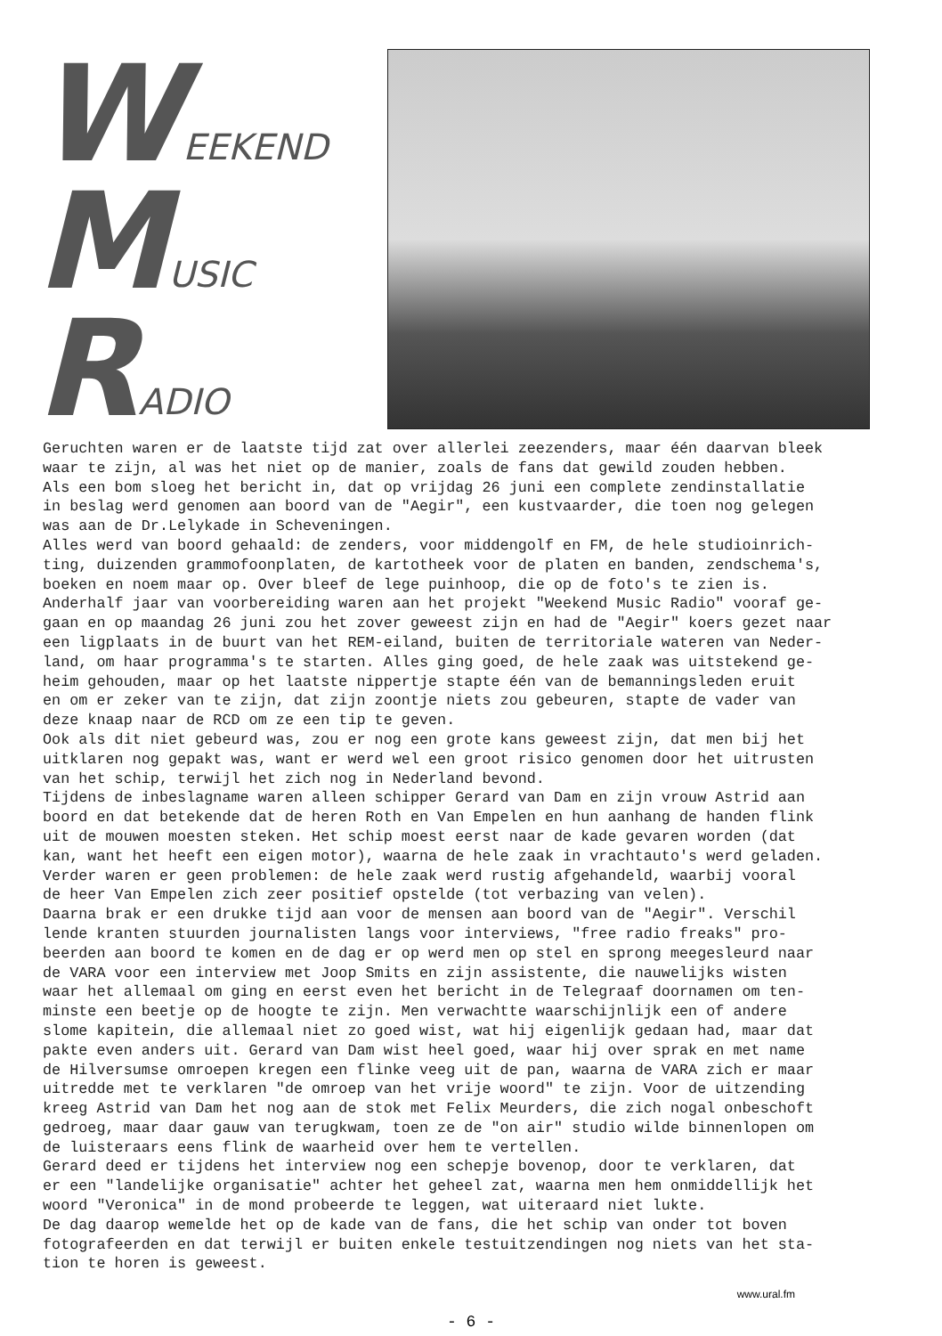W EEKEND
M USIC
R ADIO
Geruchten waren er de laatste tijd zat over allerlei zeezenders, maar één daarvan bleek waar te zijn, al was het niet op de manier, zoals de fans dat gewild zouden hebben. Als een bom sloeg het bericht in, dat op vrijdag 26 juni een complete zendinstallatie in beslag werd genomen aan boord van de "Aegir", een kustvaarder, die toen nog gelegen was aan de Dr.Lelykade in Scheveningen. Alles werd van boord gehaald: de zenders, voor middengolf en FM, de hele studioinrich- ting, duizenden grammofoonplaten, de kartotheek voor de platen en banden, zendschema's, boeken en noem maar op. Over bleef de lege puinhoop, die op de foto's te zien is. Anderhalf jaar van voorbereiding waren aan het projekt "Weekend Music Radio" vooraf ge- gaan en op maandag 26 juni zou het zover geweest zijn en had de "Aegir" koers gezet naar een ligplaats in de buurt van het REM-eiland, buiten de territoriale wateren van Neder- land, om haar programma's te starten. Alles ging goed, de hele zaak was uitstekend ge- heim gehouden, maar op het laatste nippertje stapte één van de bemanningsleden eruit en om er zeker van te zijn, dat zijn zoontje niets zou gebeuren, stapte de vader van deze knaap naar de RCD om ze een tip te geven. Ook als dit niet gebeurd was, zou er nog een grote kans geweest zijn, dat men bij het uitklaren nog gepakt was, want er werd wel een groot risico genomen door het uitrusten van het schip, terwijl het zich nog in Nederland bevond. Tijdens de inbeslagname waren alleen schipper Gerard van Dam en zijn vrouw Astrid aan boord en dat betekende dat de heren Roth en Van Empelen en hun aanhang de handen flink uit de mouwen moesten steken. Het schip moest eerst naar de kade gevaren worden (dat kan, want het heeft een eigen motor), waarna de hele zaak in vrachtauto's werd geladen. Verder waren er geen problemen: de hele zaak werd rustig afgehandeld, waarbij vooral de heer Van Empelen zich zeer positief opstelde (tot verbazing van velen). Daarna brak er een drukke tijd aan voor de mensen aan boord van de "Aegir". Verschil lende kranten stuurden journalisten langs voor interviews, "free radio freaks" pro- beerden aan boord te komen en de dag er op werd men op stel en sprong meegesleurd naar de VARA voor een interview met Joop Smits en zijn assistente, die nauwelijks wisten waar het allemaal om ging en eerst even het bericht in de Telegraaf doornamen om ten- minste een beetje op de hoogte te zijn. Men verwachtte waarschijnlijk een of andere slome kapitein, die allemaal niet zo goed wist, wat hij eigenlijk gedaan had, maar dat pakte even anders uit. Gerard van Dam wist heel goed, waar hij over sprak en met name de Hilversumse omroepen kregen een flinke veeg uit de pan, waarna de VARA zich er maar uitredde met te verklaren "de omroep van het vrije woord" te zijn. Voor de uitzending kreeg Astrid van Dam het nog aan de stok met Felix Meurders, die zich nogal onbeschoft gedroeg, maar daar gauw van terugkwam, toen ze de "on air" studio wilde binnenlopen om de luisteraars eens flink de waarheid over hem te vertellen. Gerard deed er tijdens het interview nog een schepje bovenop, door te verklaren, dat er een "landelijke organisatie" achter het geheel zat, waarna men hem onmiddellijk het woord "Veronica" in de mond probeerde te leggen, wat uiteraard niet lukte. De dag daarop wemelde het op de kade van de fans, die het schip van onder tot boven fotografeerden en dat terwijl er buiten enkele testuitzendingen nog niets van het sta- tion te horen is geweest.
www.ural.fm
- 6 -